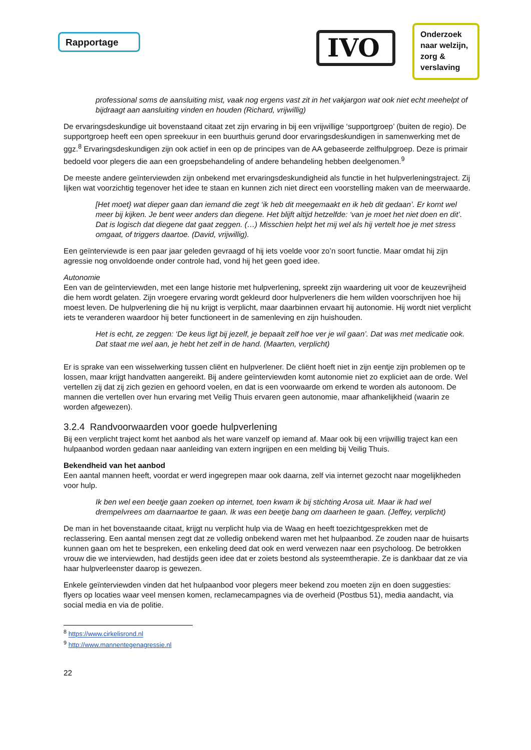Rapportage IVO
Onderzoek naar welzijn, zorg & verslaving
professional soms de aansluiting mist, vaak nog ergens vast zit in het vakjargon wat ook niet echt meehelpt of bijdraagt aan aansluiting vinden en houden (Richard, vrijwillig)
De ervaringsdeskundige uit bovenstaand citaat zet zijn ervaring in bij een vrijwillige ‘supportgroep’ (buiten de regio). De supportgroep heeft een open spreekuur in een buurthuis gerund door ervaringsdeskundigen in samenwerking met de ggz.<sup>8</sup> Ervaringsdeskundigen zijn ook actief in een op de principes van de AA gebaseerde zelfhulpgroep. Deze is primair bedoeld voor plegers die aan een groepsbehandeling of andere behandeling hebben deelgenomen.<sup>9</sup>
De meeste andere geïnterviewden zijn onbekend met ervaringsdeskundigheid als functie in het hulpverleningstraject. Zij lijken wat voorzichtig tegenover het idee te staan en kunnen zich niet direct een voorstelling maken van de meerwaarde.
[Het moet} wat dieper gaan dan iemand die zegt ‘ik heb dit meegemaakt en ik heb dit gedaan’. Er komt wel meer bij kijken. Je bent weer anders dan diegene. Het blijft altijd hetzelfde: ‘van je moet het niet doen en dit’. Dat is logisch dat diegene dat gaat zeggen. (…) Misschien helpt het mij wel als hij vertelt hoe je met stress omgaat, of triggers daartoe. (David, vrijwillig).
Een geïnterviewde is een paar jaar geleden gevraagd of hij iets voelde voor zo’n soort functie. Maar omdat hij zijn agressie nog onvoldoende onder controle had, vond hij het geen goed idee.
Autonomie
Een van de geïnterviewden, met een lange historie met hulpverlening, spreekt zijn waardering uit voor de keuzevrijheid die hem wordt gelaten. Zijn vroegere ervaring wordt gekleurd door hulpverleners die hem wilden voorschrijven hoe hij moest leven. De hulpverlening die hij nu krijgt is verplicht, maar daarbinnen ervaart hij autonomie. Hij wordt niet verplicht iets te veranderen waardoor hij beter functioneert in de samenleving en zijn huishouden.
Het is echt, ze zeggen: ‘De keus ligt bij jezelf, je bepaalt zelf hoe ver je wil gaan’. Dat was met medicatie ook. Dat staat me wel aan, je hebt het zelf in de hand. (Maarten, verplicht)
Er is sprake van een wisselwerking tussen cliënt en hulpverlener. De cliënt hoeft niet in zijn eentje zijn problemen op te lossen, maar krijgt handvatten aangereikt. Bij andere geïnterviewden komt autonomie niet zo expliciet aan de orde. Wel vertellen zij dat zij zich gezien en gehoord voelen, en dat is een voorwaarde om erkend te worden als autonoom. De mannen die vertellen over hun ervaring met Veilig Thuis ervaren geen autonomie, maar afhankelijkheid (waarin ze worden afgewezen).
3.2.4 Randvoorwaarden voor goede hulpverlening
Bij een verplicht traject komt het aanbod als het ware vanzelf op iemand af. Maar ook bij een vrijwillig traject kan een hulpaanbod worden gedaan naar aanleiding van extern ingrijpen en een melding bij Veilig Thuis.
Bekendheid van het aanbod
Een aantal mannen heeft, voordat er werd ingegrepen maar ook daarna, zelf via internet gezocht naar mogelijkheden voor hulp.
Ik ben wel een beetje gaan zoeken op internet, toen kwam ik bij stichting Arosa uit. Maar ik had wel drempelvrees om daarnaartoe te gaan. Ik was een beetje bang om daarheen te gaan. (Jeffey, verplicht)
De man in het bovenstaande citaat, krijgt nu verplicht hulp via de Waag en heeft toezichtgesprekken met de reclassering. Een aantal mensen zegt dat ze volledig onbekend waren met het hulpaanbod. Ze zouden naar de huisarts kunnen gaan om het te bespreken, een enkeling deed dat ook en werd verwezen naar een psycholoog. De betrokken vrouw die we interviewden, had destijds geen idee dat er zoiets bestond als systeemtherapie. Ze is dankbaar dat ze via haar hulpverleenster daarop is gewezen.
Enkele geïnterviewden vinden dat het hulpaanbod voor plegers meer bekend zou moeten zijn en doen suggesties: flyers op locaties waar veel mensen komen, reclamecampagnes via de overheid (Postbus 51), media aandacht, via social media en via de politie.
<sup>8</sup> https://www.cirkelisrond.nl
<sup>9</sup> http://www.mannentegenagressie.nl
22